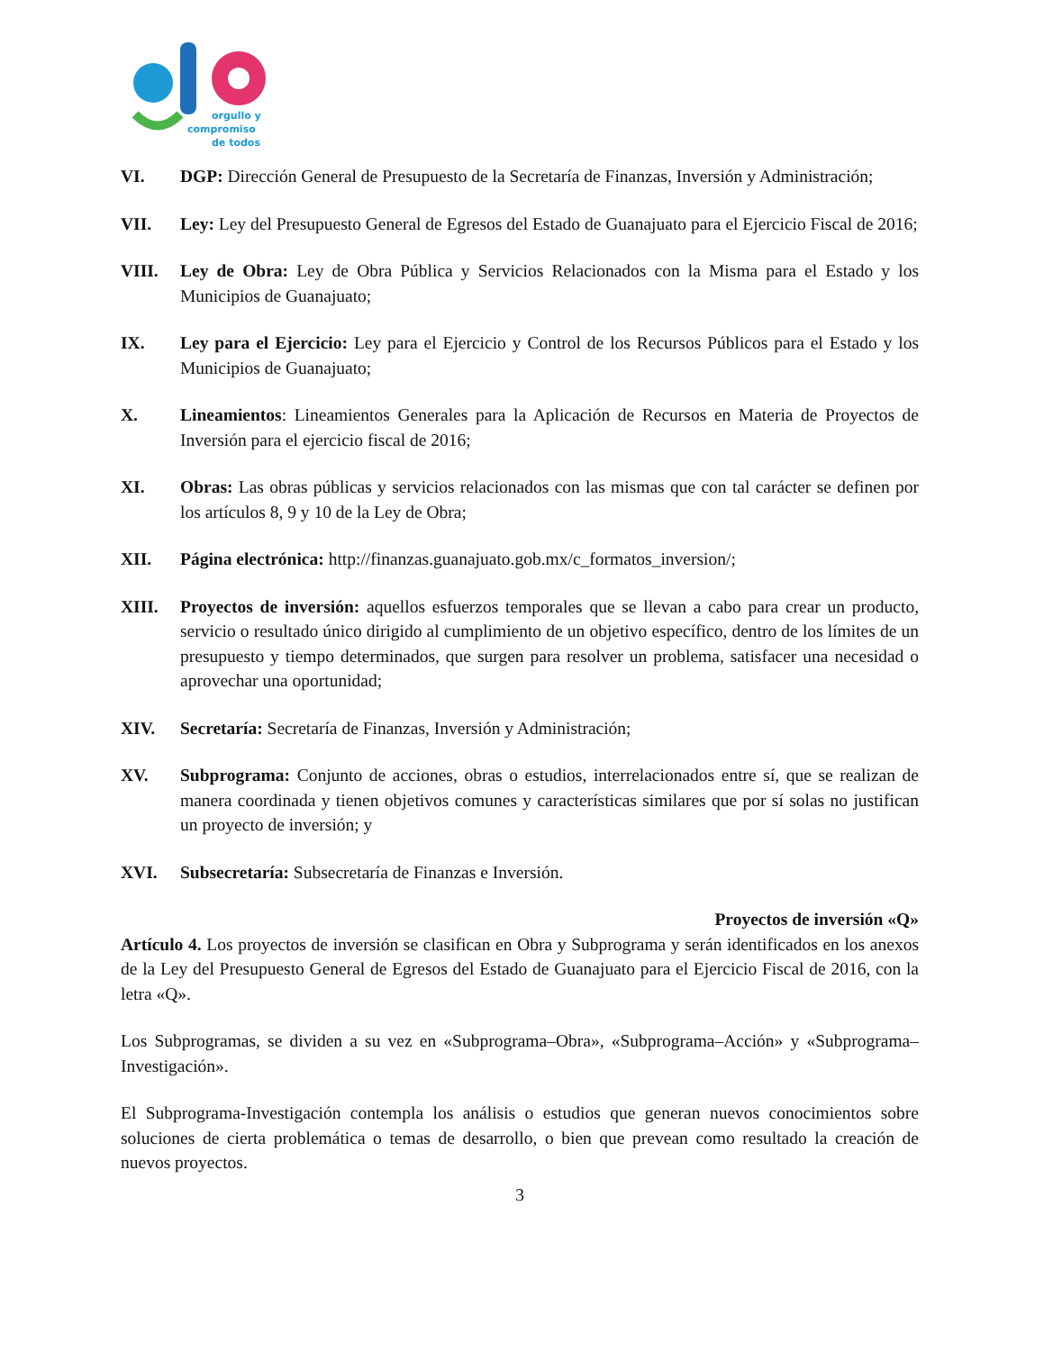orgullo y
compromiso
de todos
VI. DGP: Dirección General de Presupuesto de la Secretaría de Finanzas, Inversión y Administración;
VII. Ley: Ley del Presupuesto General de Egresos del Estado de Guanajuato para el Ejercicio Fiscal de 2016;
VIII. Ley de Obra: Ley de Obra Pública y Servicios Relacionados con la Misma para el Estado y los Municipios de Guanajuato;
IX. Ley para el Ejercicio: Ley para el Ejercicio y Control de los Recursos Públicos para el Estado y los Municipios de Guanajuato;
X. Lineamientos: Lineamientos Generales para la Aplicación de Recursos en Materia de Proyectos de Inversión para el ejercicio fiscal de 2016;
XI. Obras: Las obras públicas y servicios relacionados con las mismas que con tal carácter se definen por los artículos 8, 9 y 10 de la Ley de Obra;
XII. Página electrónica: http://finanzas.guanajuato.gob.mx/c_formatos_inversion/;
XIII. Proyectos de inversión: aquellos esfuerzos temporales que se llevan a cabo para crear un producto, servicio o resultado único dirigido al cumplimiento de un objetivo específico, dentro de los límites de un presupuesto y tiempo determinados, que surgen para resolver un problema, satisfacer una necesidad o aprovechar una oportunidad;
XIV. Secretaría: Secretaría de Finanzas, Inversión y Administración;
XV. Subprograma: Conjunto de acciones, obras o estudios, interrelacionados entre sí, que se realizan de manera coordinada y tienen objetivos comunes y características similares que por sí solas no justifican un proyecto de inversión; y
XVI. Subsecretaría: Subsecretaría de Finanzas e Inversión.
Proyectos de inversión «Q»
Artículo 4. Los proyectos de inversión se clasifican en Obra y Subprograma y serán identificados en los anexos de la Ley del Presupuesto General de Egresos del Estado de Guanajuato para el Ejercicio Fiscal de 2016, con la letra «Q».
Los Subprogramas, se dividen a su vez en «Subprograma–Obra», «Subprograma–Acción» y «Subprograma–Investigación».
El Subprograma-Investigación contempla los análisis o estudios que generan nuevos conocimientos sobre soluciones de cierta problemática o temas de desarrollo, o bien que prevean como resultado la creación de nuevos proyectos.
3